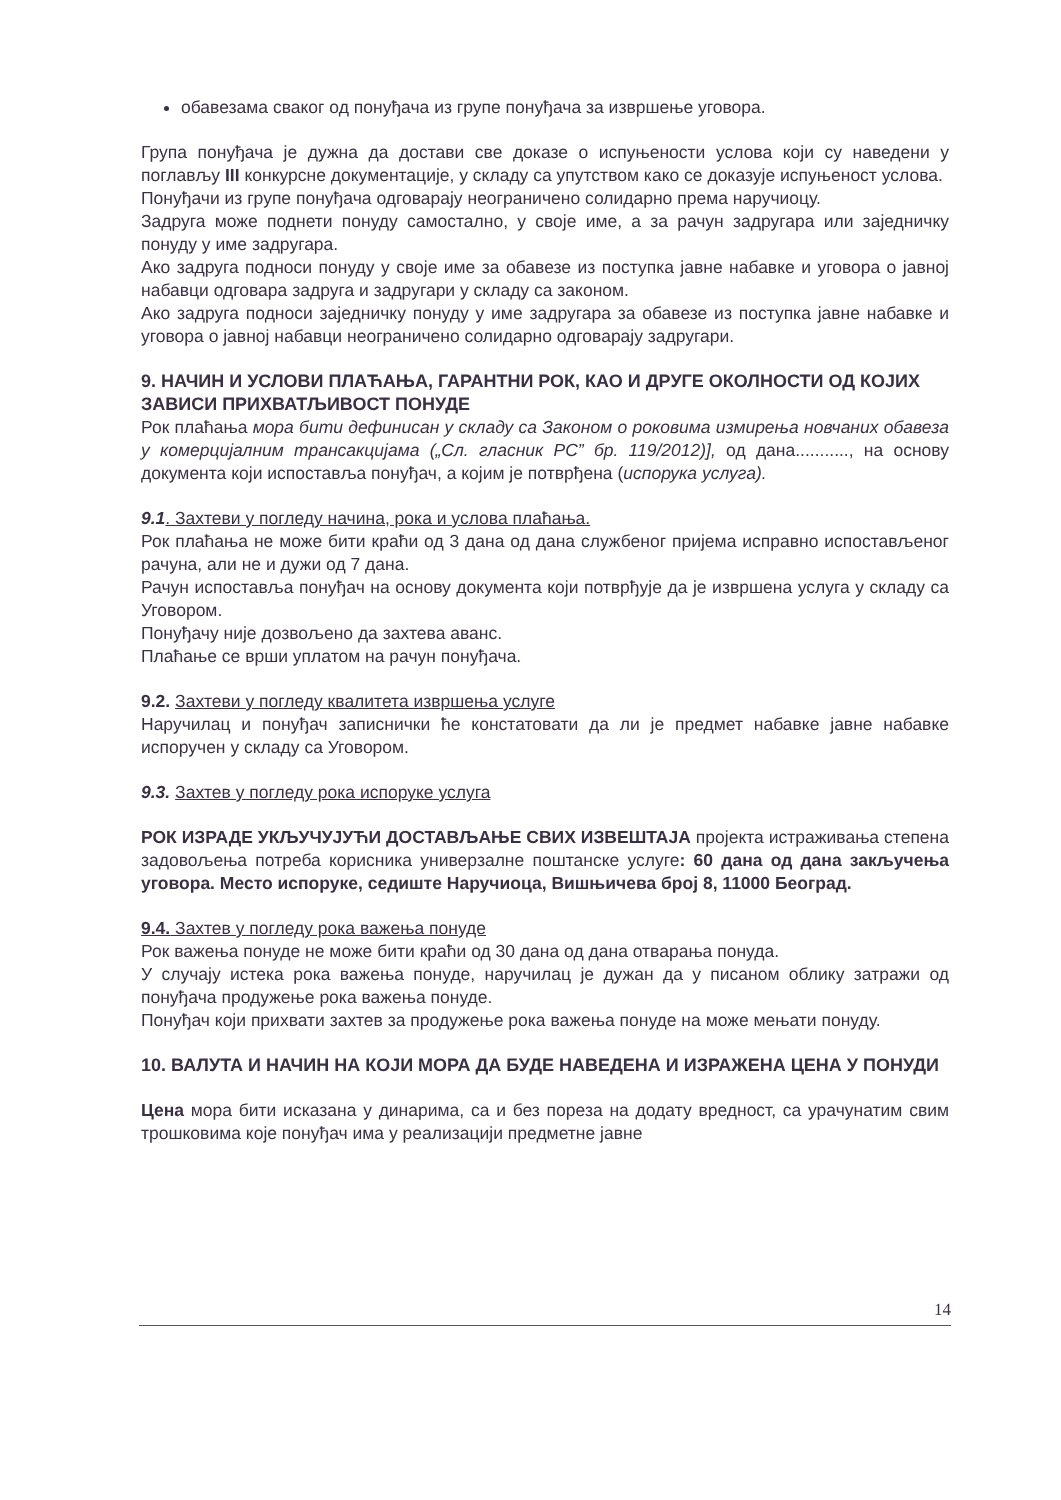обавезама сваког од понуђача из групе понуђача за извршење уговора.
Група понуђача је дужна да достави све доказе о испуњености услова који су наведени у поглављу III конкурсне документације, у складу са упутством како се доказује испуњеност услова.
Понуђачи из групе понуђача одговарају неограничено солидарно према наручиоцу.
Задруга може поднети понуду самостално, у своје име, а за рачун задругара или заједничку понуду у име задругара.
Ако задруга подноси понуду у своје име за обавезе из поступка јавне набавке и уговора о јавној набавци одговара задруга и задругари у складу са законом.
Ако задруга подноси заједничку понуду у име задругара за обавезе из поступка јавне набавке и уговора о јавној набавци неограничено солидарно одговарају задругари.
9. НАЧИН И УСЛОВИ ПЛАЋАЊА, ГАРАНТНИ РОК, КАО И ДРУГЕ ОКОЛНОСТИ ОД КОЈИХ ЗАВИСИ ПРИХВАТЉИВОСТ ПОНУДЕ
Рок плаћања мора бити дефинисан у складу са Законом о роковима измирења новчаних обавеза у комерцијалним трансакцијама („Сл. гласник РС” бр. 119/2012)], од дана..........., на основу документа који испоставља понуђач, а којим је потврђена (испорука услуга).
9.1. Захтеви у погледу начина, рока и услова плаћања.
Рок плаћања не може бити краћи од 3 дана од дана службеног пријема исправно испостављеног рачуна, али не и дужи од 7 дана.
Рачун испоставља понуђач на основу документа који потврђује да је извршена услуга у складу са Уговором.
Понуђачу није дозвољено да захтева аванс.
Плаћање се врши уплатом на рачун понуђача.
9.2. Захтеви у погледу квалитета извршења услуге
Наручилац и понуђач записнички ће констатовати да ли је предмет набавке јавне набавке испоручен у складу са Уговором.
9.3. Захтев у погледу рока испоруке услуга
РОК ИЗРАДЕ УКЉУЧУЈУЋИ ДОСТАВЉАЊЕ СВИХ ИЗВЕШТАЈА пројекта истраживања степена задовољења потреба корисника универзалне поштанске услуге: 60 дана од дана закључења уговора. Место испоруке, седиште Наручиоца, Вишњичева број 8, 11000 Београд.
9.4. Захтев у погледу рока важења понуде
Рок важења понуде не може бити краћи од 30 дана од дана отварања понуда.
У случају истека рока важења понуде, наручилац је дужан да у писаном облику затражи од понуђача продужење рока важења понуде.
Понуђач који прихвати захтев за продужење рока важења понуде на може мењати понуду.
10. ВАЛУТА И НАЧИН НА КОЈИ МОРА ДА БУДЕ НАВЕДЕНА И ИЗРАЖЕНА ЦЕНА У ПОНУДИ
Цена мора бити исказана у динарима, са и без пореза на додату вредност, са урачунатим свим трошковима које понуђач има у реализацији предметне јавне
14